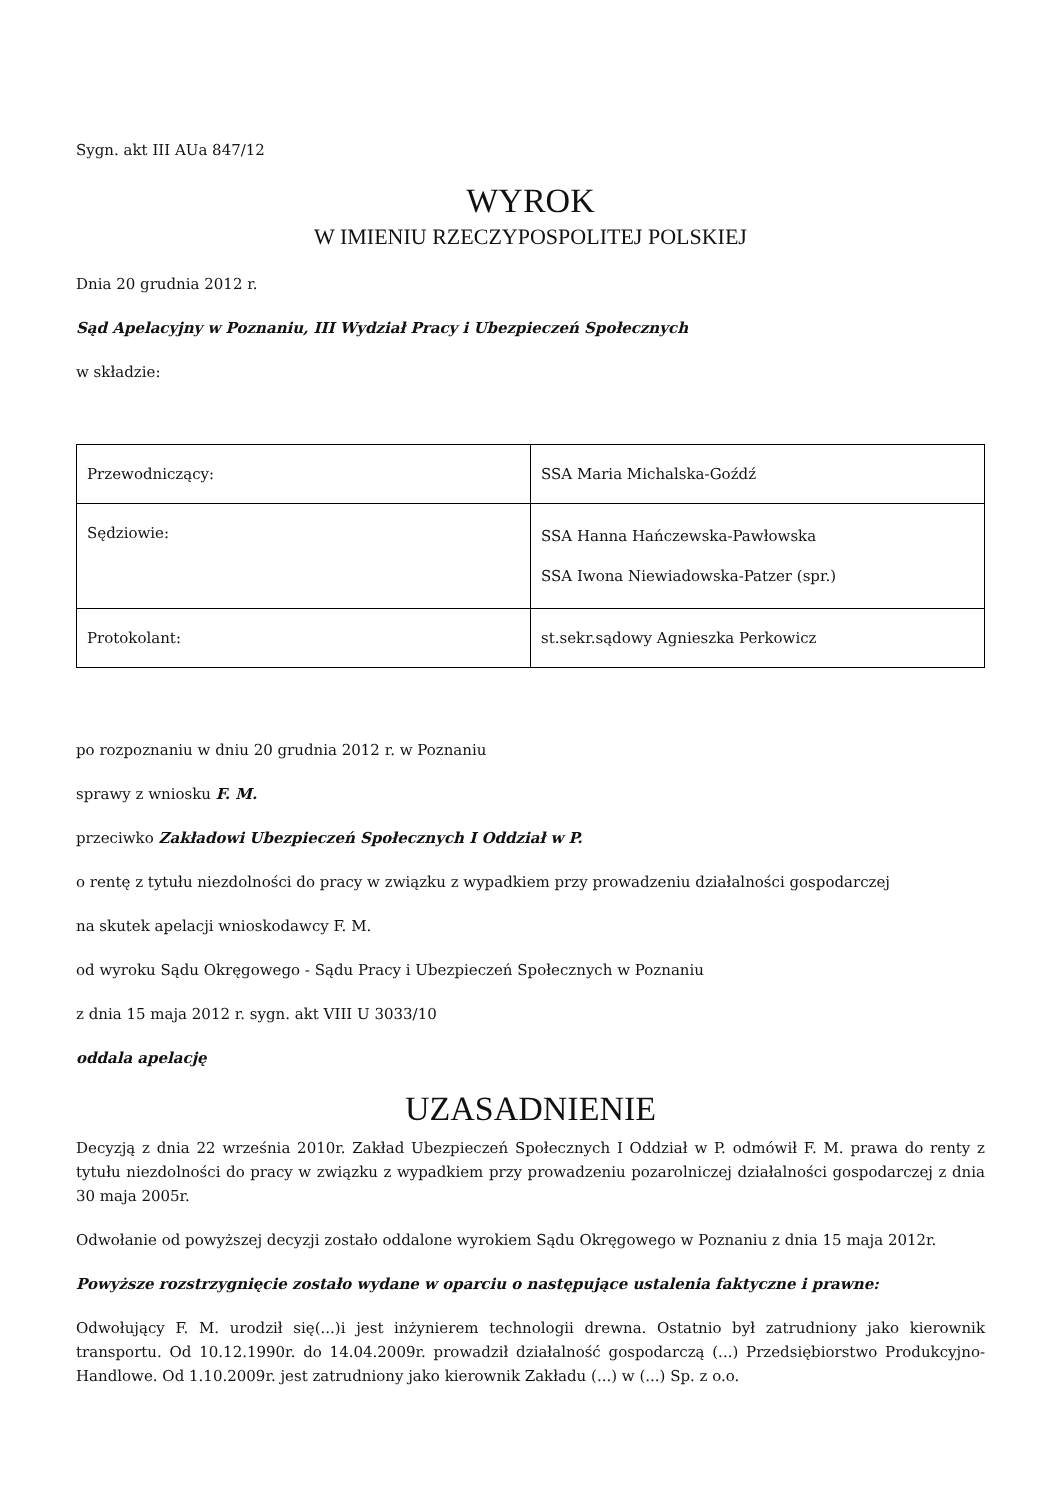Sygn. akt III AUa 847/12
WYROK
W IMIENIU RZECZYPOSPOLITEJ POLSKIEJ
Dnia 20 grudnia 2012 r.
Sąd Apelacyjny w Poznaniu, III Wydział Pracy i Ubezpieczeń Społecznych
w składzie:
| Przewodniczący: | SSA Maria Michalska-Goźdź |
| Sędziowie: | SSA Hanna Hańczewska-Pawłowska SSA Iwona Niewiadowska-Patzer (spr.) |
| Protokolant: | st.sekr.sądowy Agnieszka Perkowicz |
po rozpoznaniu w dniu 20 grudnia 2012 r. w Poznaniu
sprawy z wniosku F. M.
przeciwko Zakładowi Ubezpieczeń Społecznych I Oddział w P.
o rentę z tytułu niezdolności do pracy w związku z wypadkiem przy prowadzeniu działalności gospodarczej
na skutek apelacji wnioskodawcy F. M.
od wyroku Sądu Okręgowego - Sądu Pracy i Ubezpieczeń Społecznych w Poznaniu
z dnia 15 maja 2012 r. sygn. akt VIII U 3033/10
oddala apelację
UZASADNIENIE
Decyzją z dnia 22 września 2010r. Zakład Ubezpieczeń Społecznych I Oddział w P. odmówił F. M. prawa do renty z tytułu niezdolności do pracy w związku z wypadkiem przy prowadzeniu pozarolniczej działalności gospodarczej z dnia 30 maja 2005r.
Odwołanie od powyższej decyzji zostało oddalone wyrokiem Sądu Okręgowego w Poznaniu z dnia 15 maja 2012r.
Powyższe rozstrzygnięcie zostało wydane w oparciu o następujące ustalenia faktyczne i prawne:
Odwołujący F. M. urodził się(...)i jest inżynierem technologii drewna. Ostatnio był zatrudniony jako kierownik transportu. Od 10.12.1990r. do 14.04.2009r. prowadził działalność gospodarczą (...) Przedsiębiorstwo Produkcyjno-Handlowe. Od 1.10.2009r. jest zatrudniony jako kierownik Zakładu (...) w (...) Sp. z o.o.